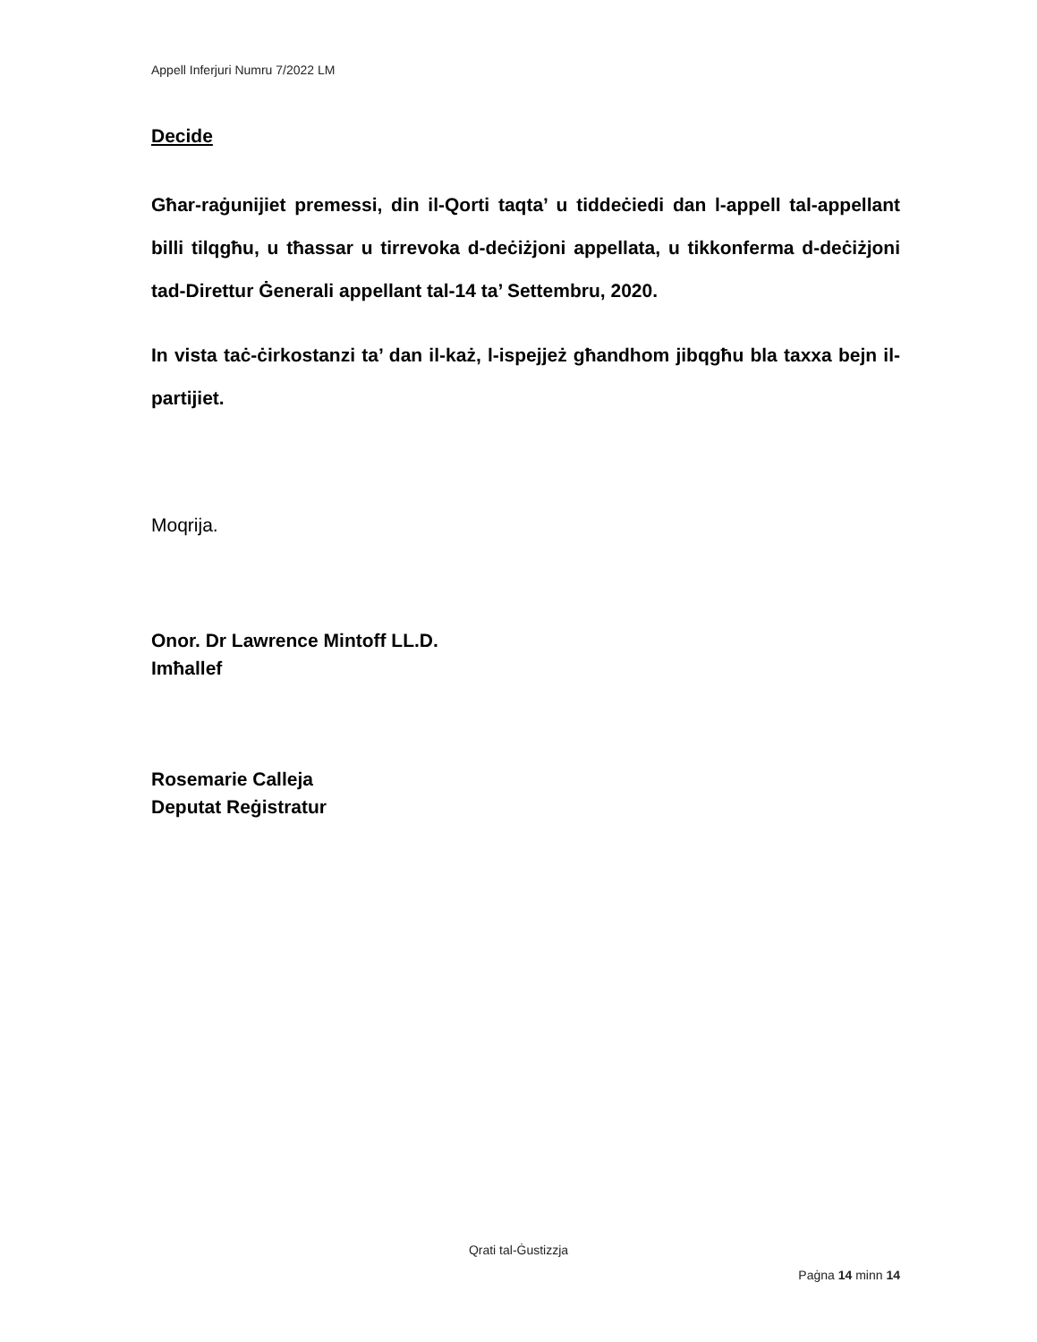Appell Inferjuri Numru 7/2022 LM
Decide
Għar-raġunijiet premessi, din il-Qorti taqta’ u tiddeċiedi dan l-appell tal-appellant billi tilqgħu, u tħassar u tirrevoka d-deċiżjoni appellata, u tikkonferma d-deċiżjoni tad-Direttur Ġenerali appellant tal-14 ta’ Settembru, 2020.
In vista taċ-ċirkostanzi ta’ dan il-każ, l-ispejjeż għandhom jibqgħu bla taxxa bejn il-partijiet.
Moqrija.
Onor. Dr Lawrence Mintoff LL.D.
Imħallef
Rosemarie Calleja
Deputat Reġistratur
Qrati tal-Ġustizzja
Paġna 14 minn 14